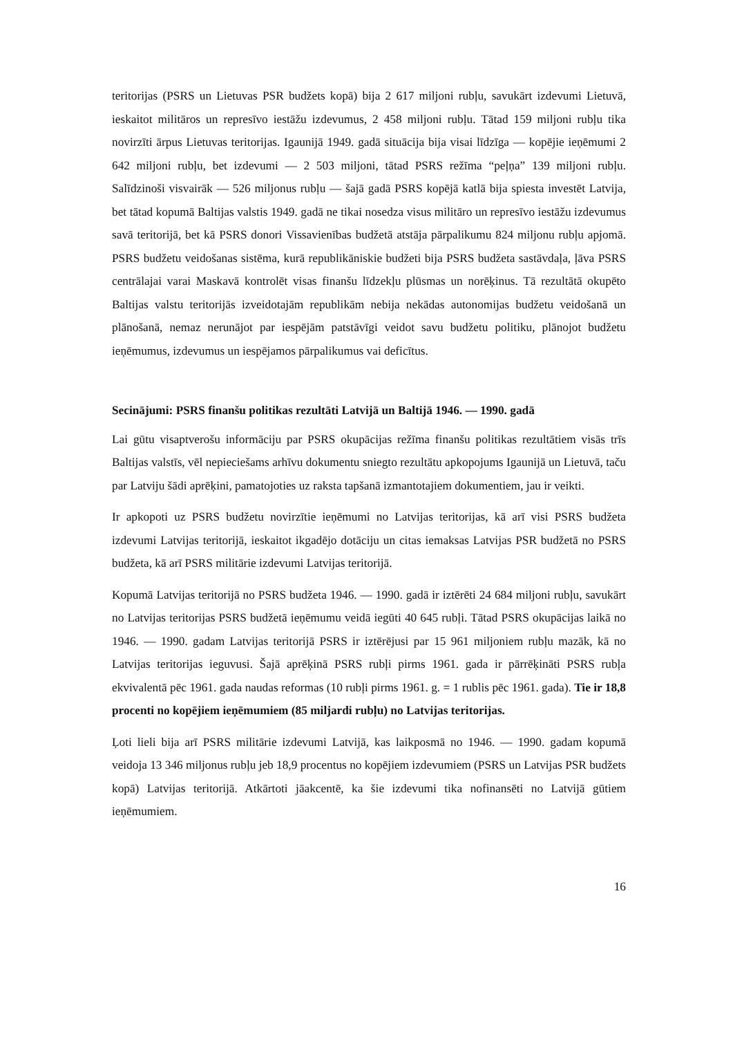teritorijas (PSRS un Lietuvas PSR budžets kopā) bija 2 617 miljoni rubļu, savukārt izdevumi Lietuvā, ieskaitot militāros un represīvo iestāžu izdevumus, 2 458 miljoni rubļu. Tātad 159 miljoni rubļu tika novirzīti ārpus Lietuvas teritorijas. Igaunijā 1949. gadā situācija bija visai līdzīga — kopējie ieņēmumi 2 642 miljoni rubļu, bet izdevumi — 2 503 miljoni, tātad PSRS režīma “peļņa” 139 miljoni rubļu. Salīdzinoši visvairāk — 526 miljonus rubļu — šajā gadā PSRS kopējā katlā bija spiesta investēt Latvija, bet tātad kopumā Baltijas valstis 1949. gadā ne tikai nosedza visus militāro un represīvo iestāžu izdevumus savā teritorijā, bet kā PSRS donori Vissavienības budžetā atstāja pārpalikumu 824 miljonu rubļu apjomā. PSRS budžetu veidošanas sistēma, kurā republikāniskie budžeti bija PSRS budžeta sastāvdaļa, ļāva PSRS centrālajai varai Maskavā kontrolēt visas finanšu līdzekļu plūsmas un norēķinus. Tā rezultātā okupēto Baltijas valstu teritorijās izveidotajām republikām nebija nekādas autonomijas budžetu veidošanā un plānošanā, nemaz nerunājot par iespējām patstāvīgi veidot savu budžetu politiku, plānojot budžetu ieņēmumus, izdevumus un iespējamos pārpalikumus vai deficītus.
Secinājumi: PSRS finanšu politikas rezultāti Latvijā un Baltijā 1946. — 1990. gadā
Lai gūtu visaptverošu informāciju par PSRS okupācijas režīma finanšu politikas rezultātiem visās trīs Baltijas valstīs, vēl nepieciešams arhīvu dokumentu sniegto rezultātu apkopojums Igaunijā un Lietuvā, taču par Latviju šādi aprēķini, pamatojoties uz raksta tapšanā izmantotajiem dokumentiem, jau ir veikti.
Ir apkopoti uz PSRS budžetu novirzītie ieņēmumi no Latvijas teritorijas, kā arī visi PSRS budžeta izdevumi Latvijas teritorijā, ieskaitot ikgadējo dotāciju un citas iemaksas Latvijas PSR budžetā no PSRS budžeta, kā arī PSRS militārie izdevumi Latvijas teritorijā.
Kopumā Latvijas teritorijā no PSRS budžeta 1946. — 1990. gadā ir iztērēti 24 684 miljoni rubļu, savukārt no Latvijas teritorijas PSRS budžetā ieņēmumu veidā iegūti 40 645 rubļi. Tātad PSRS okupācijas laikā no 1946. — 1990. gadam Latvijas teritorijā PSRS ir iztērējusi par 15 961 miljoniem rubļu mazāk, kā no Latvijas teritorijas ieguvusi. Šajā aprēķinā PSRS rubļi pirms 1961. gada ir pārrēķināti PSRS rubļa ekvivalentā pēc 1961. gada naudas reformas (10 rubļi pirms 1961. g. = 1 rublis pēc 1961. gada). Tie ir 18,8 procenti no kopējiem ieņēmumiem (85 miljardi rubļu) no Latvijas teritorijas.
Ļoti lieli bija arī PSRS militārie izdevumi Latvijā, kas laikposmā no 1946. — 1990. gadam kopumā veidoja 13 346 miljonus rubļu jeb 18,9 procentus no kopējiem izdevumiem (PSRS un Latvijas PSR budžets kopā) Latvijas teritorijā. Atkārtoti jāakcentē, ka šie izdevumi tika nofinansēti no Latvijā gūtiem ieņēmumiem.
16